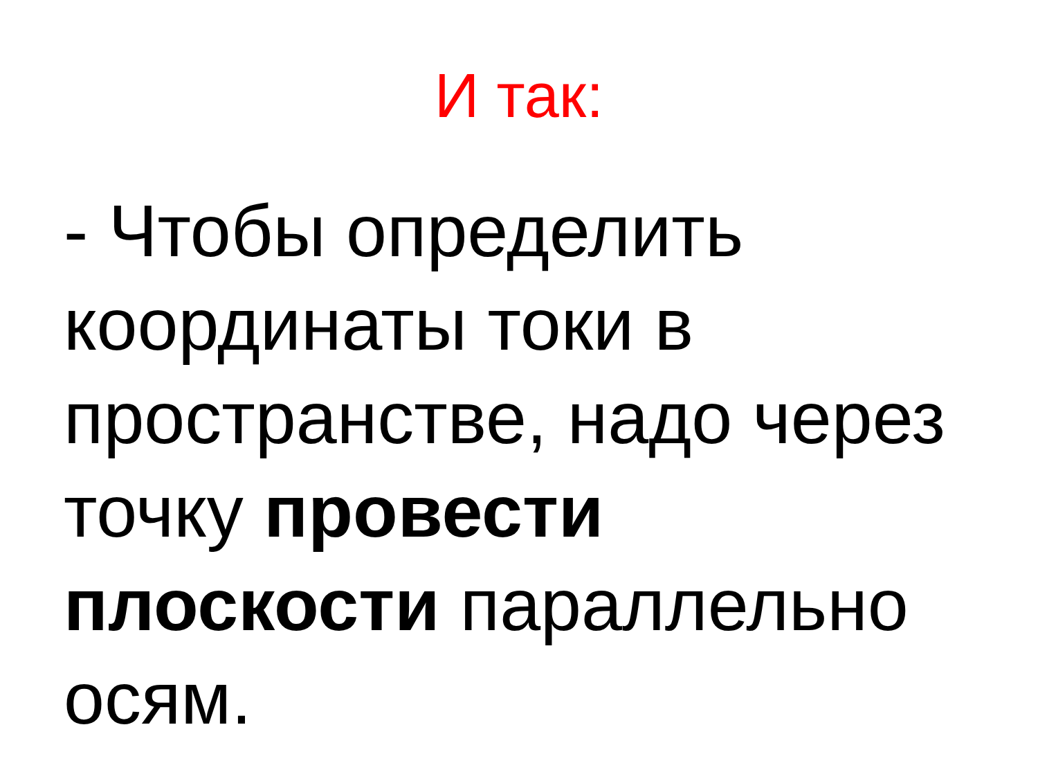И так:
- Чтобы определить координаты токи в пространстве, надо через точку провести плоскости параллельно осям.